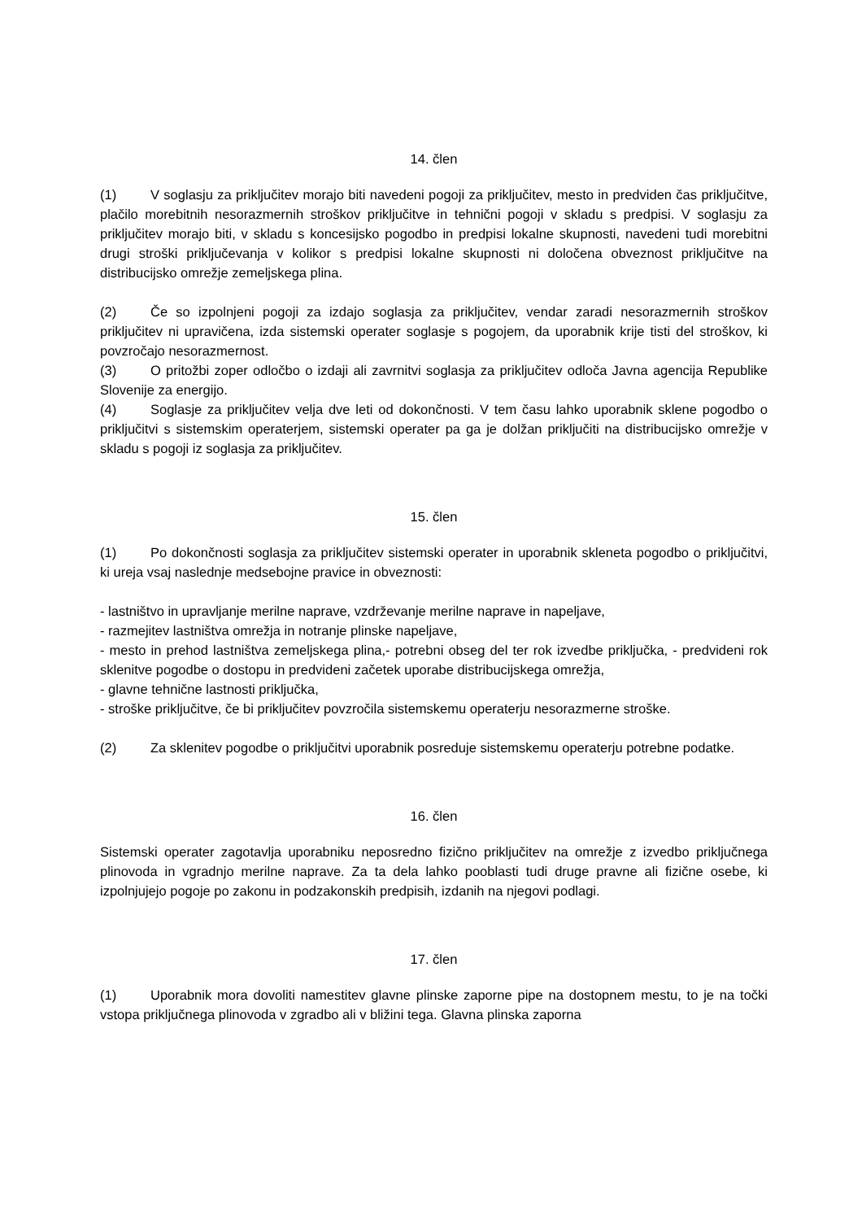14. člen
(1) V soglasju za priključitev morajo biti navedeni pogoji za priključitev, mesto in predviden čas priključitve, plačilo morebitnih nesorazmernih stroškov priključitve in tehnični pogoji v skladu s predpisi. V soglasju za priključitev morajo biti, v skladu s koncesijsko pogodbo in predpisi lokalne skupnosti, navedeni tudi morebitni drugi stroški priključevanja v kolikor s predpisi lokalne skupnosti ni določena obveznost priključitve na distribucijsko omrežje zemeljskega plina.
(2) Če so izpolnjeni pogoji za izdajo soglasja za priključitev, vendar zaradi nesorazmernih stroškov priključitev ni upravičena, izda sistemski operater soglasje s pogojem, da uporabnik krije tisti del stroškov, ki povzročajo nesorazmernost.
(3) O pritožbi zoper odločbo o izdaji ali zavrnitvi soglasja za priključitev odloča Javna agencija Republike Slovenije za energijo.
(4) Soglasje za priključitev velja dve leti od dokončnosti. V tem času lahko uporabnik sklene pogodbo o priključitvi s sistemskim operaterjem, sistemski operater pa ga je dolžan priključiti na distribucijsko omrežje v skladu s pogoji iz soglasja za priključitev.
15. člen
(1) Po dokončnosti soglasja za priključitev sistemski operater in uporabnik skleneta pogodbo o priključitvi, ki ureja vsaj naslednje medsebojne pravice in obveznosti:
- lastništvo in upravljanje merilne naprave, vzdrževanje merilne naprave in napeljave,
- razmejitev lastništva omrežja in notranje plinske napeljave,
- mesto in prehod lastništva zemeljskega plina,- potrebni obseg del ter rok izvedbe priključka, - predvideni rok sklenitve pogodbe o dostopu in predvideni začetek uporabe distribucijskega omrežja,
- glavne tehnične lastnosti priključka,
- stroške priključitve, če bi priključitev povzročila sistemskemu operaterju nesorazmerne stroške.
(2) Za sklenitev pogodbe o priključitvi uporabnik posreduje sistemskemu operaterju potrebne podatke.
16. člen
Sistemski operater zagotavlja uporabniku neposredno fizično priključitev na omrežje z izvedbo priključnega plinovoda in vgradnjo merilne naprave. Za ta dela lahko pooblasti tudi druge pravne ali fizične osebe, ki izpolnjujejo pogoje po zakonu in podzakonskih predpisih, izdanih na njegovi podlagi.
17. člen
(1) Uporabnik mora dovoliti namestitev glavne plinske zaporne pipe na dostopnem mestu, to je na točki vstopa priključnega plinovoda v zgradbo ali v bližini tega. Glavna plinska zaporna